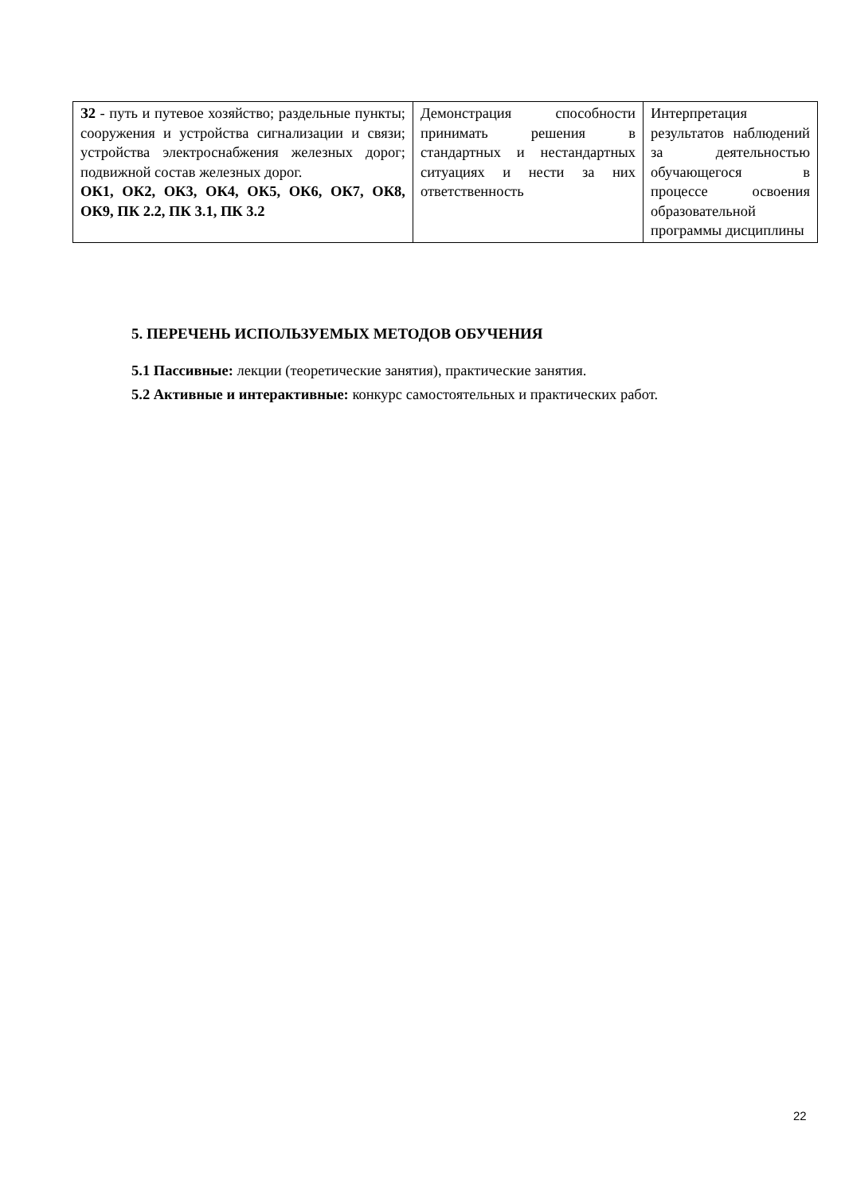| З2 - путь и путевое хозяйство; раздельные пункты; сооружения и устройства сигнализации и связи; устройства электроснабжения железных дорог; подвижной состав железных дорог. ОК1, ОК2, ОК3, ОК4, ОК5, ОК6, ОК7, ОК8, ОК9, ПК 2.2, ПК 3.1, ПК 3.2 | Демонстрация способности принимать решения в стандартных и нестандартных ситуациях и нести за них ответственность | Интерпретация результатов наблюдений за деятельностью обучающегося в процессе освоения образовательной программы дисциплины |
5. ПЕРЕЧЕНЬ ИСПОЛЬЗУЕМЫХ МЕТОДОВ ОБУЧЕНИЯ
5.1 Пассивные: лекции (теоретические занятия), практические занятия.
5.2 Активные и интерактивные: конкурс самостоятельных и практических работ.
22